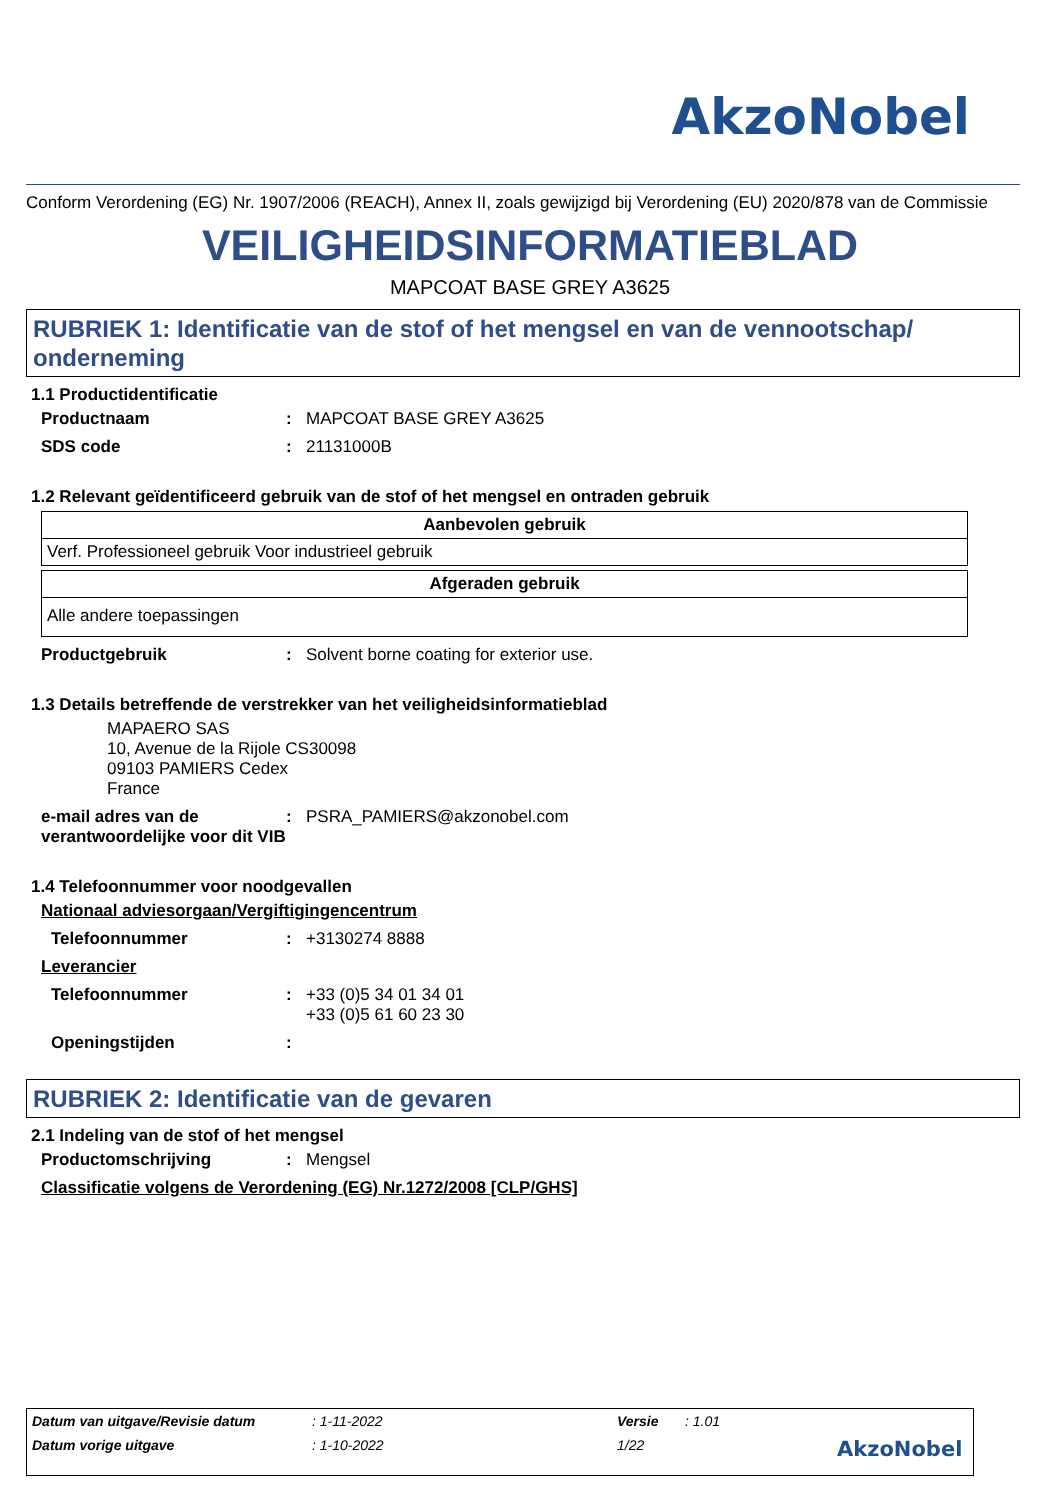AkzoNobel
Conform Verordening (EG) Nr. 1907/2006 (REACH), Annex II, zoals gewijzigd bij Verordening (EU) 2020/878 van de Commissie
VEILIGHEIDSINFORMATIEBLAD
MAPCOAT BASE GREY A3625
RUBRIEK 1: Identificatie van de stof of het mengsel en van de vennootschap/ onderneming
1.1 Productidentificatie
Productnaam: MAPCOAT BASE GREY A3625
SDS code: 21131000B
1.2 Relevant geïdentificeerd gebruik van de stof of het mengsel en ontraden gebruik
| Aanbevolen gebruik |
| --- |
| Verf. Professioneel gebruik Voor industrieel gebruik |
| Afgeraden gebruik |
| --- |
| Alle andere toepassingen |
Productgebruik: Solvent borne coating for exterior use.
1.3 Details betreffende de verstrekker van het veiligheidsinformatieblad
MAPAERO SAS
10, Avenue de la Rijole CS30098
09103 PAMIERS Cedex
France
e-mail adres van de verantwoordelijke voor dit VIB: PSRA_PAMIERS@akzonobel.com
1.4 Telefoonnummer voor noodgevallen
Nationaal adviesorgaan/Vergiftigingencentrum
Telefoonnummer: +3130274 8888
Leverancier
Telefoonnummer: +33 (0)5 34 01 34 01
+33 (0)5 61 60 23 30
Openingstijden:
RUBRIEK 2: Identificatie van de gevaren
2.1 Indeling van de stof of het mengsel
Productomschrijving: Mengsel
Classificatie volgens de Verordening (EG) Nr.1272/2008 [CLP/GHS]
Datum van uitgave/Revisie datum: 1-11-2022 Versie: 1.01
Datum vorige uitgave: 1-10-2022 1/22 AkzoNobel